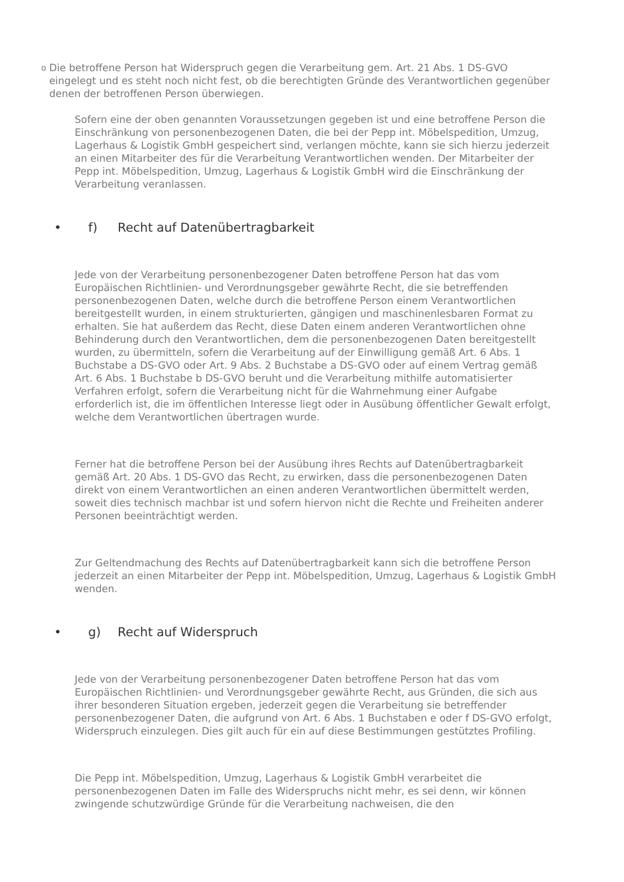o Die betroffene Person hat Widerspruch gegen die Verarbeitung gem. Art. 21 Abs. 1 DS-GVO eingelegt und es steht noch nicht fest, ob die berechtigten Gründe des Verantwortlichen gegenüber denen der betroffenen Person überwiegen.
Sofern eine der oben genannten Voraussetzungen gegeben ist und eine betroffene Person die Einschränkung von personenbezogenen Daten, die bei der Pepp int. Möbelspedition, Umzug, Lagerhaus & Logistik GmbH gespeichert sind, verlangen möchte, kann sie sich hierzu jederzeit an einen Mitarbeiter des für die Verarbeitung Verantwortlichen wenden. Der Mitarbeiter der Pepp int. Möbelspedition, Umzug, Lagerhaus & Logistik GmbH wird die Einschränkung der Verarbeitung veranlassen.
• f) Recht auf Datenübertragbarkeit
Jede von der Verarbeitung personenbezogener Daten betroffene Person hat das vom Europäischen Richtlinien- und Verordnungsgeber gewährte Recht, die sie betreffenden personenbezogenen Daten, welche durch die betroffene Person einem Verantwortlichen bereitgestellt wurden, in einem strukturierten, gängigen und maschinenlesbaren Format zu erhalten. Sie hat außerdem das Recht, diese Daten einem anderen Verantwortlichen ohne Behinderung durch den Verantwortlichen, dem die personenbezogenen Daten bereitgestellt wurden, zu übermitteln, sofern die Verarbeitung auf der Einwilligung gemäß Art. 6 Abs. 1 Buchstabe a DS-GVO oder Art. 9 Abs. 2 Buchstabe a DS-GVO oder auf einem Vertrag gemäß Art. 6 Abs. 1 Buchstabe b DS-GVO beruht und die Verarbeitung mithilfe automatisierter Verfahren erfolgt, sofern die Verarbeitung nicht für die Wahrnehmung einer Aufgabe erforderlich ist, die im öffentlichen Interesse liegt oder in Ausübung öffentlicher Gewalt erfolgt, welche dem Verantwortlichen übertragen wurde.
Ferner hat die betroffene Person bei der Ausübung ihres Rechts auf Datenübertragbarkeit gemäß Art. 20 Abs. 1 DS-GVO das Recht, zu erwirken, dass die personenbezogenen Daten direkt von einem Verantwortlichen an einen anderen Verantwortlichen übermittelt werden, soweit dies technisch machbar ist und sofern hiervon nicht die Rechte und Freiheiten anderer Personen beeinträchtigt werden.
Zur Geltendmachung des Rechts auf Datenübertragbarkeit kann sich die betroffene Person jederzeit an einen Mitarbeiter der Pepp int. Möbelspedition, Umzug, Lagerhaus & Logistik GmbH wenden.
• g) Recht auf Widerspruch
Jede von der Verarbeitung personenbezogener Daten betroffene Person hat das vom Europäischen Richtlinien- und Verordnungsgeber gewährte Recht, aus Gründen, die sich aus ihrer besonderen Situation ergeben, jederzeit gegen die Verarbeitung sie betreffender personenbezogener Daten, die aufgrund von Art. 6 Abs. 1 Buchstaben e oder f DS-GVO erfolgt, Widerspruch einzulegen. Dies gilt auch für ein auf diese Bestimmungen gestütztes Profiling.
Die Pepp int. Möbelspedition, Umzug, Lagerhaus & Logistik GmbH verarbeitet die personenbezogenen Daten im Falle des Widerspruchs nicht mehr, es sei denn, wir können zwingende schutzwürdige Gründe für die Verarbeitung nachweisen, die den